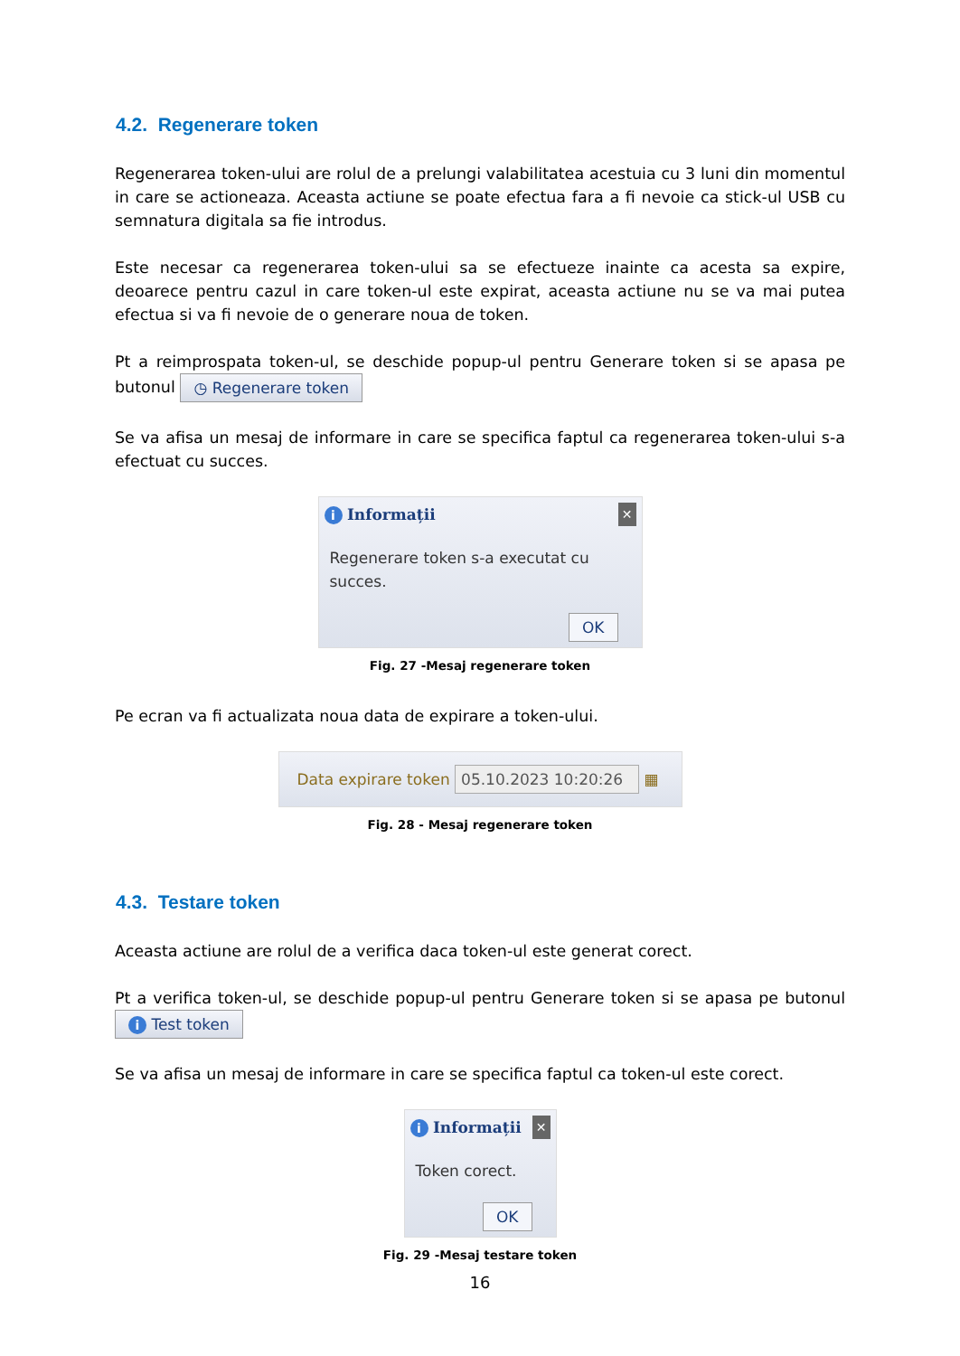4.2. Regenerare token
Regenerarea token-ului are rolul de a prelungi valabilitatea acestuia cu 3 luni din momentul in care se actioneaza. Aceasta actiune se poate efectua fara a fi nevoie ca stick-ul USB cu semnatura digitala sa fie introdus.
Este necesar ca regenerarea token-ului sa se efectueze inainte ca acesta sa expire, deoarece pentru cazul in care token-ul este expirat, aceasta actiune nu se va mai putea efectua si va fi nevoie de o generare noua de token.
Pt a reimprospata token-ul, se deschide popup-ul pentru Generare token si se apasa pe butonul ◷ Regenerare token
Se va afisa un mesaj de informare in care se specifica faptul ca regenerarea token-ului s-a efectuat cu succes.
✕ i Informații
Regenerare token s-a executat cu succes.
OK
Fig. 27 -Mesaj regenerare token
Pe ecran va fi actualizata noua data de expirare a token-ului.
Data expirare token 05.10.2023 10:20:26 ▦
Fig. 28 - Mesaj regenerare token
4.3. Testare token
Aceasta actiune are rolul de a verifica daca token-ul este generat corect.
Pt a verifica token-ul, se deschide popup-ul pentru Generare token si se apasa pe butonul i Test token
Se va afisa un mesaj de informare in care se specifica faptul ca token-ul este corect.
✕ i Informații
Token corect.
OK
Fig. 29 -Mesaj testare token
16